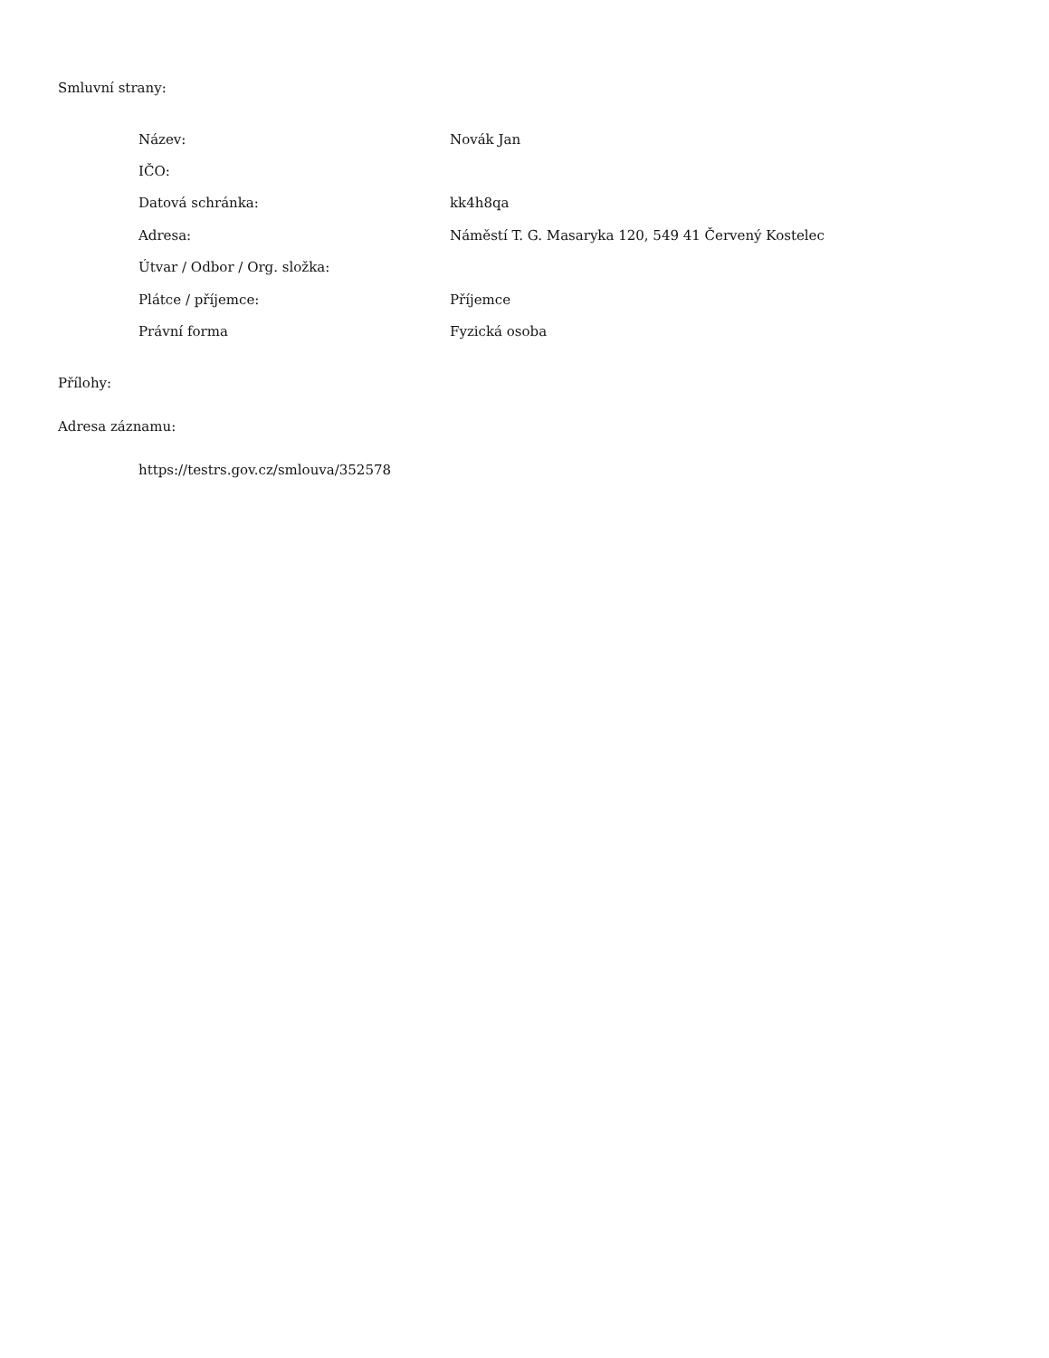Smluvní strany:
| Název: | Novák Jan |
| IČO: | |
| Datová schránka: | kk4h8qa |
| Adresa: | Náměstí T. G. Masaryka 120, 549 41 Červený Kostelec |
| Útvar / Odbor / Org. složka: | |
| Plátce / příjemce: | Příjemce |
| Právní forma | Fyzická osoba |
Přílohy:
Adresa záznamu:
https://testrs.gov.cz/smlouva/352578